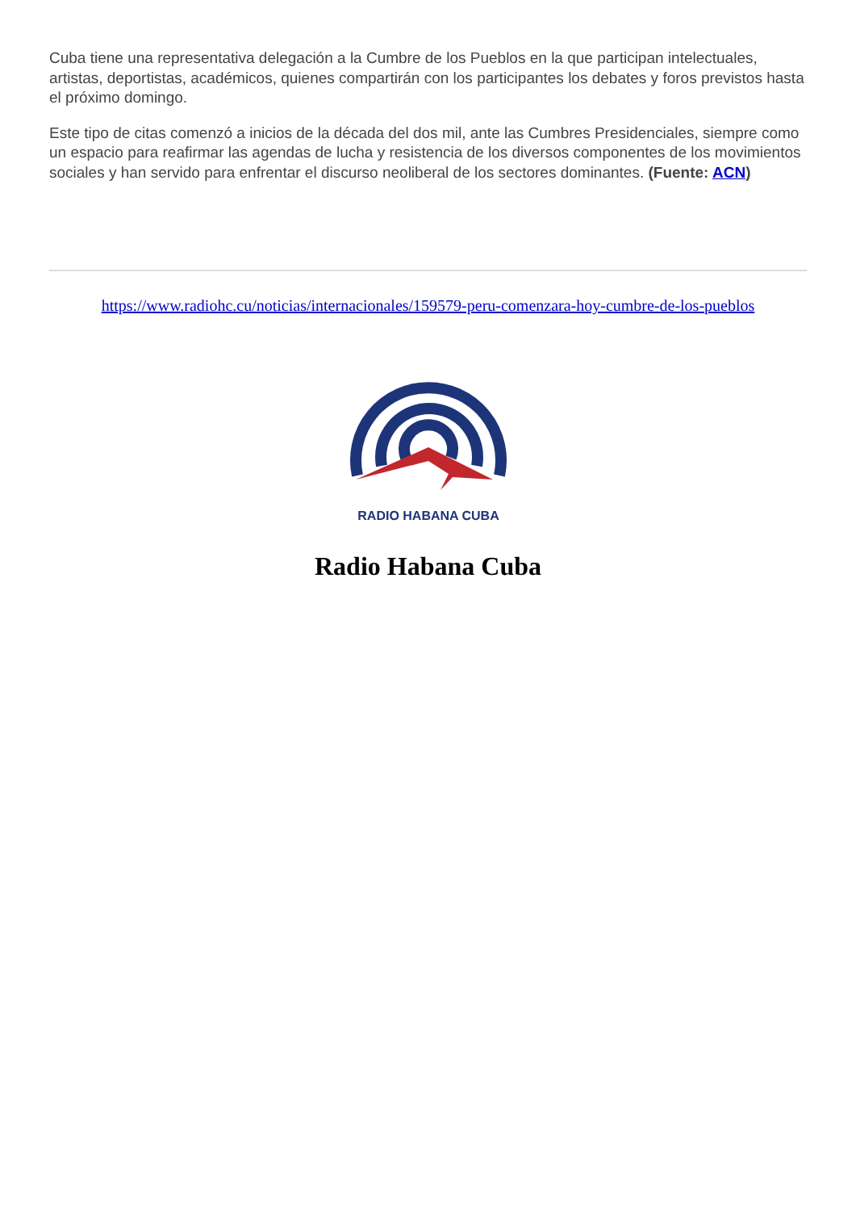Cuba tiene una representativa delegación a la Cumbre de los Pueblos en la que participan intelectuales, artistas, deportistas, académicos, quienes compartirán con los participantes los debates y foros previstos hasta el próximo domingo.
Este tipo de citas comenzó a inicios de la década del dos mil, ante las Cumbres Presidenciales, siempre como un espacio para reafirmar las agendas de lucha y resistencia de los diversos componentes de los movimientos sociales y han servido para enfrentar el discurso neoliberal de los sectores dominantes. (Fuente: ACN)
https://www.radiohc.cu/noticias/internacionales/159579-peru-comenzara-hoy-cumbre-de-los-pueblos
RADIO HABANA CUBA
Radio Habana Cuba